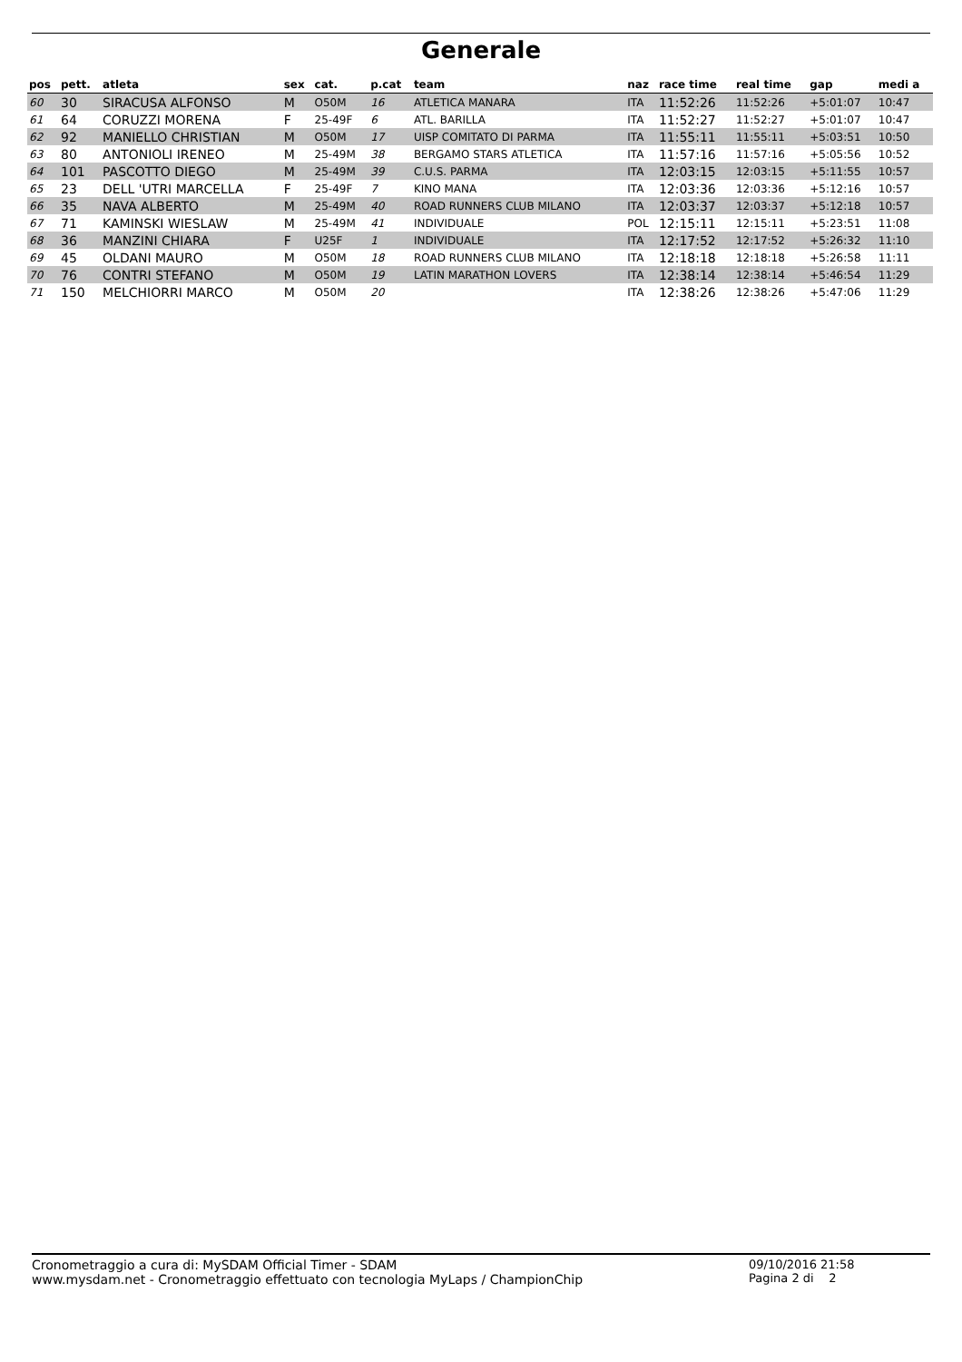Generale
| pos | pett. | atleta | sex | cat. | p.cat | team | naz | race time | real time | gap | medi a |
| --- | --- | --- | --- | --- | --- | --- | --- | --- | --- | --- | --- |
| 60 | 30 | SIRACUSA ALFONSO | M | O50M | 16 | ATLETICA MANARA | ITA | 11:52:26 | 11:52:26 | +5:01:07 | 10:47 |
| 61 | 64 | CORUZZI MORENA | F | 25-49F | 6 | ATL. BARILLA | ITA | 11:52:27 | 11:52:27 | +5:01:07 | 10:47 |
| 62 | 92 | MANIELLO CHRISTIAN | M | O50M | 17 | UISP COMITATO DI PARMA | ITA | 11:55:11 | 11:55:11 | +5:03:51 | 10:50 |
| 63 | 80 | ANTONIOLI IRENEO | M | 25-49M | 38 | BERGAMO STARS ATLETICA | ITA | 11:57:16 | 11:57:16 | +5:05:56 | 10:52 |
| 64 | 101 | PASCOTTO DIEGO | M | 25-49M | 39 | C.U.S. PARMA | ITA | 12:03:15 | 12:03:15 | +5:11:55 | 10:57 |
| 65 | 23 | DELL 'UTRI MARCELLA | F | 25-49F | 7 | KINO MANA | ITA | 12:03:36 | 12:03:36 | +5:12:16 | 10:57 |
| 66 | 35 | NAVA ALBERTO | M | 25-49M | 40 | ROAD RUNNERS CLUB MILANO | ITA | 12:03:37 | 12:03:37 | +5:12:18 | 10:57 |
| 67 | 71 | KAMINSKI WIESLAW | M | 25-49M | 41 | INDIVIDUALE | POL | 12:15:11 | 12:15:11 | +5:23:51 | 11:08 |
| 68 | 36 | MANZINI CHIARA | F | U25F | 1 | INDIVIDUALE | ITA | 12:17:52 | 12:17:52 | +5:26:32 | 11:10 |
| 69 | 45 | OLDANI MAURO | M | O50M | 18 | ROAD RUNNERS CLUB MILANO | ITA | 12:18:18 | 12:18:18 | +5:26:58 | 11:11 |
| 70 | 76 | CONTRI STEFANO | M | O50M | 19 | LATIN MARATHON LOVERS | ITA | 12:38:14 | 12:38:14 | +5:46:54 | 11:29 |
| 71 | 150 | MELCHIORRI MARCO | M | O50M | 20 | | ITA | 12:38:26 | 12:38:26 | +5:47:06 | 11:29 |
Cronometraggio a cura di: MySDAM Official Timer - SDAM
www.mysdam.net - Cronometraggio effettuato con tecnologia MyLaps / ChampionChip
09/10/2016 21:58
Pagina 2 di 2